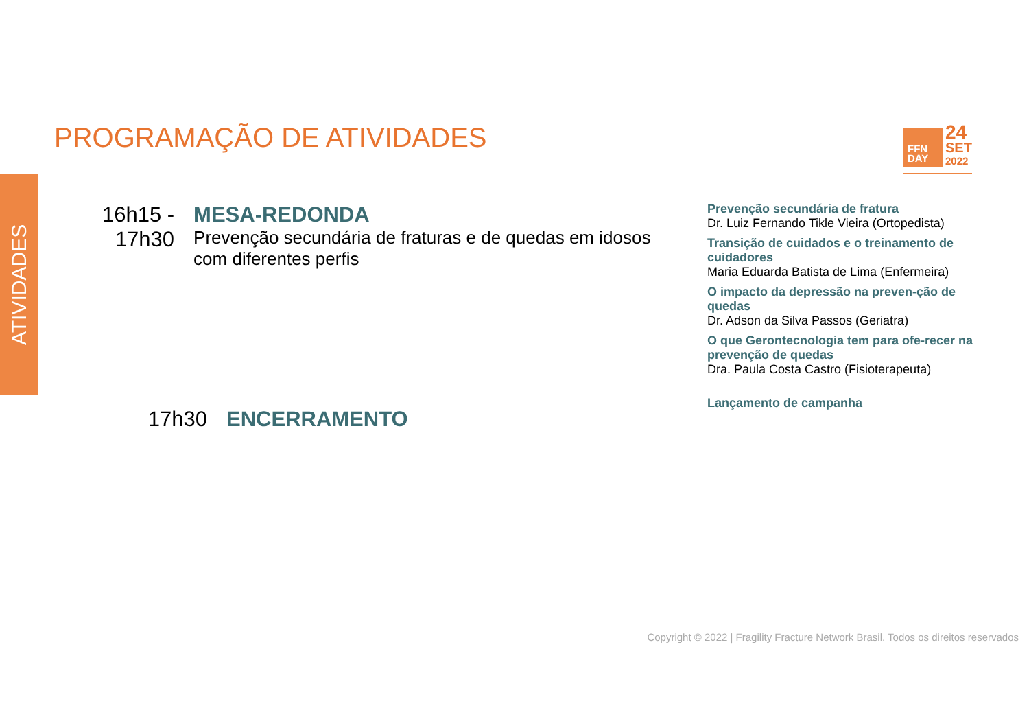ATIVIDADES
PROGRAMAÇÃO DE ATIVIDADES
FFN
DAY
24
SET
2022
16h15 - 17h30
MESA-REDONDA
Prevenção secundária de fraturas e de quedas em idosos com diferentes perfis
17h30 ENCERRAMENTO
Prevenção secundária de fratura
Dr. Luiz Fernando Tikle Vieira (Ortopedista)
Transição de cuidados e o treinamento de cuidadores
Maria Eduarda Batista de Lima (Enfermeira)
O impacto da depressão na preven-ção de quedas
Dr. Adson da Silva Passos (Geriatra)
O que Gerontecnologia tem para ofe-recer na prevenção de quedas
Dra. Paula Costa Castro (Fisioterapeuta)
Lançamento de campanha
Copyright © 2022 | Fragility Fracture Network Brasil. Todos os direitos reservados